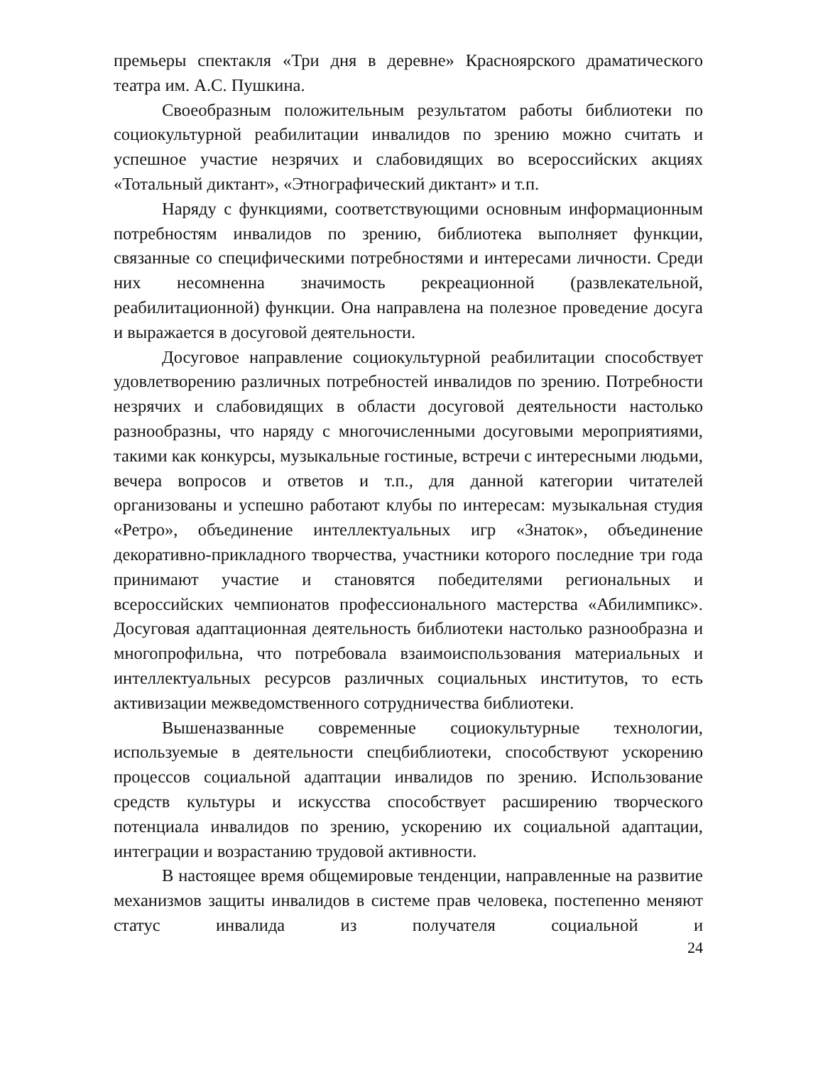премьеры спектакля «Три дня в деревне» Красноярского драматического театра им. А.С. Пушкина.
Своеобразным положительным результатом работы библиотеки по социокультурной реабилитации инвалидов по зрению можно считать и успешное участие незрячих и слабовидящих во всероссийских акциях «Тотальный диктант», «Этнографический диктант» и т.п.
Наряду с функциями, соответствующими основным информационным потребностям инвалидов по зрению, библиотека выполняет функции, связанные со специфическими потребностями и интересами личности. Среди них несомненна значимость рекреационной (развлекательной, реабилитационной) функции. Она направлена на полезное проведение досуга и выражается в досуговой деятельности.
Досуговое направление социокультурной реабилитации способствует удовлетворению различных потребностей инвалидов по зрению. Потребности незрячих и слабовидящих в области досуговой деятельности настолько разнообразны, что наряду с многочисленными досуговыми мероприятиями, такими как конкурсы, музыкальные гостиные, встречи с интересными людьми, вечера вопросов и ответов и т.п., для данной категории читателей организованы и успешно работают клубы по интересам: музыкальная студия «Ретро», объединение интеллектуальных игр «Знаток», объединение декоративно-прикладного творчества, участники которого последние три года принимают участие и становятся победителями региональных и всероссийских чемпионатов профессионального мастерства «Абилимпикс». Досуговая адаптационная деятельность библиотеки настолько разнообразна и многопрофильна, что потребовала взаимоиспользования материальных и интеллектуальных ресурсов различных социальных институтов, то есть активизации межведомственного сотрудничества библиотеки.
Вышеназванные современные социокультурные технологии, используемые в деятельности спецбиблиотеки, способствуют ускорению процессов социальной адаптации инвалидов по зрению. Использование средств культуры и искусства способствует расширению творческого потенциала инвалидов по зрению, ускорению их социальной адаптации, интеграции и возрастанию трудовой активности.
В настоящее время общемировые тенденции, направленные на развитие механизмов защиты инвалидов в системе прав человека, постепенно меняют статус инвалида из получателя социальной и
24